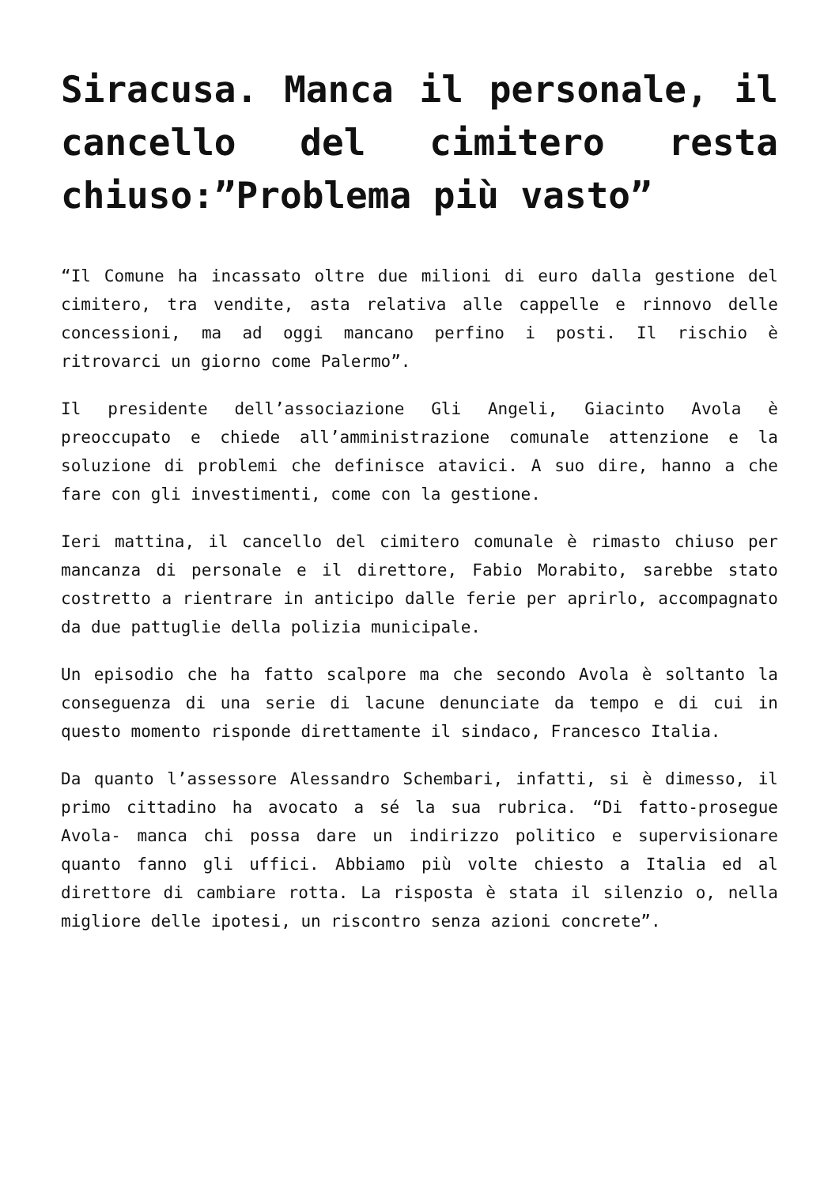Siracusa. Manca il personale, il cancello del cimitero resta chiuso:”Problema più vasto”
“Il Comune ha incassato oltre due milioni di euro dalla gestione del cimitero, tra vendite, asta relativa alle cappelle e rinnovo delle concessioni, ma ad oggi mancano perfino i posti. Il rischio è ritrovarci un giorno come Palermo”.
Il presidente dell’associazione Gli Angeli, Giacinto Avola è preoccupato e chiede all’amministrazione comunale attenzione e la soluzione di problemi che definisce atavici. A suo dire, hanno a che fare con gli investimenti, come con la gestione.
Ieri mattina, il cancello del cimitero comunale è rimasto chiuso per mancanza di personale e il direttore, Fabio Morabito, sarebbe stato costretto a rientrare in anticipo dalle ferie per aprirlo, accompagnato da due pattuglie della polizia municipale.
Un episodio che ha fatto scalpore ma che secondo Avola è soltanto la conseguenza di una serie di lacune denunciate da tempo e di cui in questo momento risponde direttamente il sindaco, Francesco Italia.
Da quanto l’assessore Alessandro Schembari, infatti, si è dimesso, il primo cittadino ha avocato a sé la sua rubrica. “Di fatto-prosegue Avola- manca chi possa dare un indirizzo politico e supervisionare quanto fanno gli uffici. Abbiamo più volte chiesto a Italia ed al direttore di cambiare rotta. La risposta è stata il silenzio o, nella migliore delle ipotesi, un riscontro senza azioni concrete”.